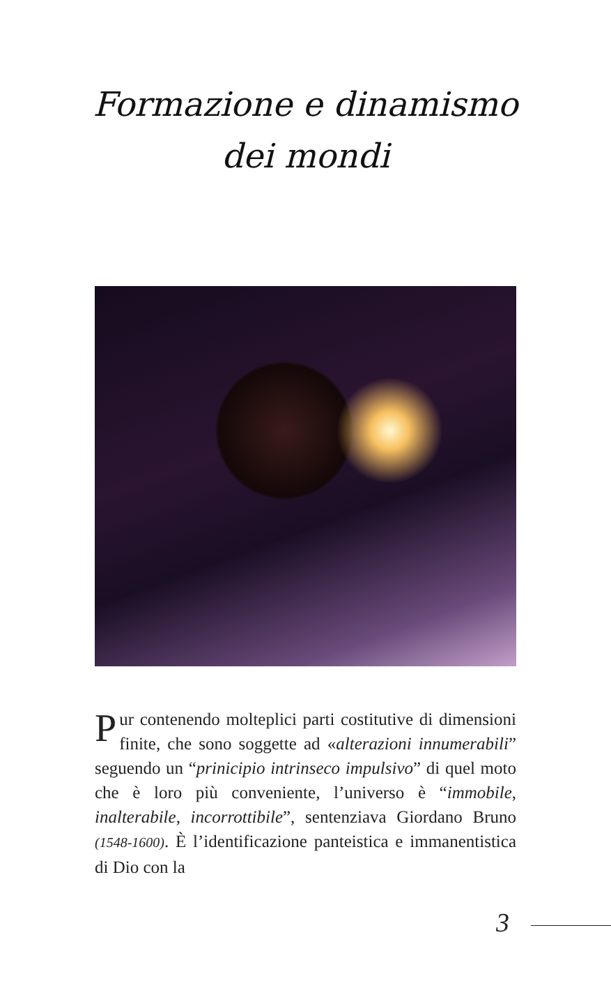Formazione e dinamismo
dei mondi
Pur contenendo molteplici parti costitutive di dimensioni finite, che sono soggette ad «alterazioni innumerabili” seguendo un “prinicipio intrinseco impulsivo” di quel moto che è loro più conveniente, l’universo è “immobile, inalterabile, incorrottibile”, sentenziava Giordano Bruno (1548-1600). È l’identificazione panteistica e immanentistica di Dio con la
3